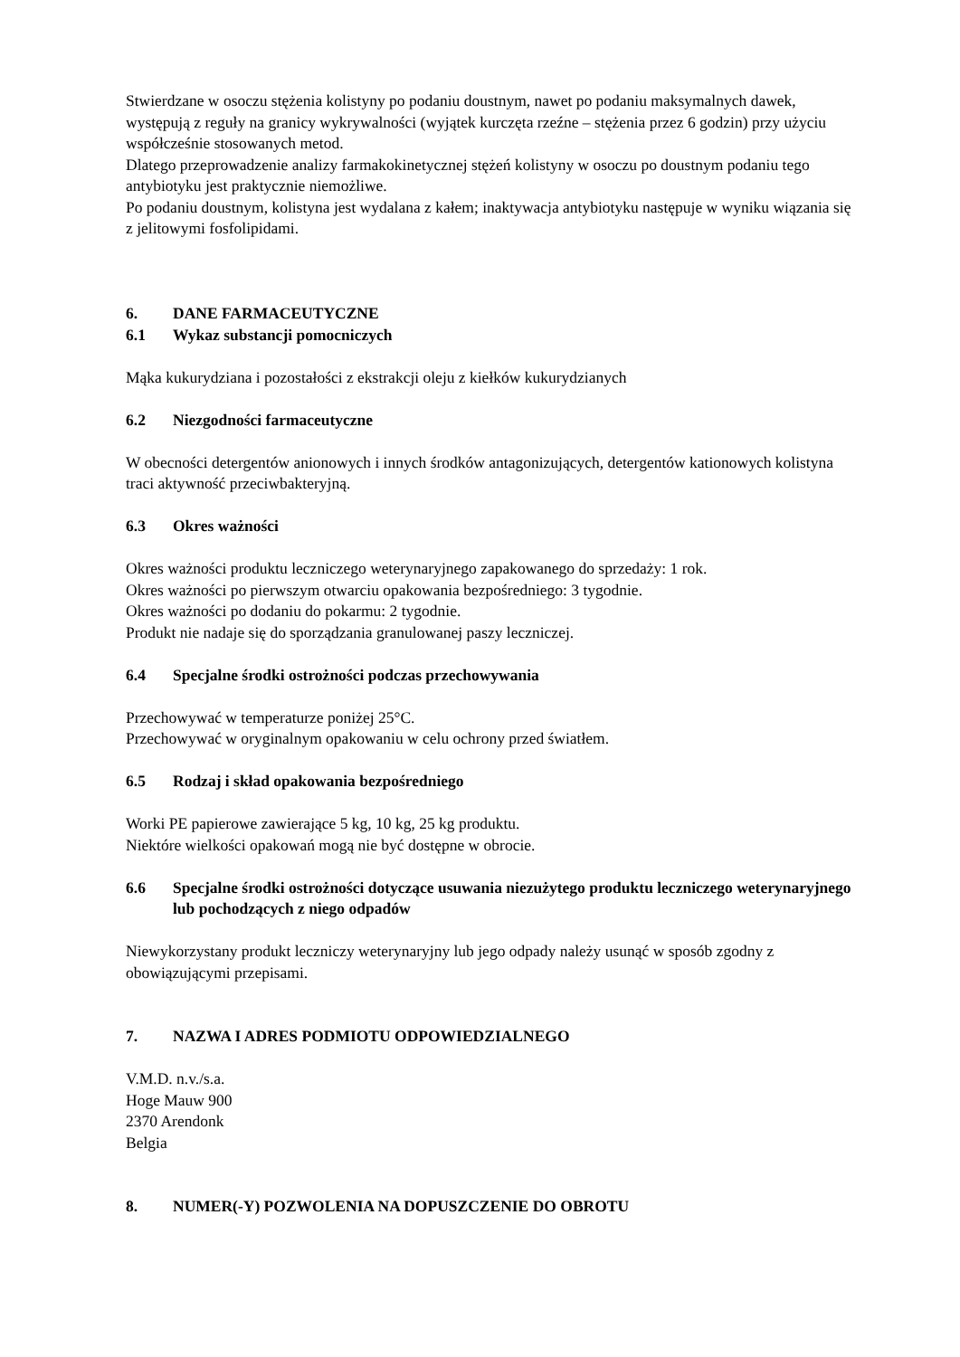Stwierdzane w osoczu stężenia kolistyny po podaniu doustnym, nawet po podaniu maksymalnych dawek, występują z reguły na granicy wykrywalności (wyjątek kurczęta rzeźne – stężenia przez 6 godzin) przy użyciu współcześnie stosowanych metod.
Dlatego przeprowadzenie analizy farmakokinetycznej stężeń kolistyny w osoczu po doustnym podaniu tego antybiotyku jest praktycznie niemożliwe.
Po podaniu doustnym, kolistyna jest wydalana z kałem; inaktywacja antybiotyku następuje w wyniku wiązania się z jelitowymi fosfolipidami.
6. DANE FARMACEUTYCZNE
6.1 Wykaz substancji pomocniczych
Mąka kukurydziana i pozostałości z ekstrakcji oleju z kiełków kukurydzianych
6.2 Niezgodności farmaceutyczne
W obecności detergentów anionowych i innych środków antagonizujących, detergentów kationowych kolistyna traci aktywność przeciwbakteryjną.
6.3 Okres ważności
Okres ważności produktu leczniczego weterynaryjnego zapakowanego do sprzedaży: 1 rok.
Okres ważności po pierwszym otwarciu opakowania bezpośredniego: 3 tygodnie.
Okres ważności po dodaniu do pokarmu: 2 tygodnie.
Produkt nie nadaje się do sporządzania granulowanej paszy leczniczej.
6.4 Specjalne środki ostrożności podczas przechowywania
Przechowywać w temperaturze poniżej 25°C.
Przechowywać w oryginalnym opakowaniu w celu ochrony przed światłem.
6.5 Rodzaj i skład opakowania bezpośredniego
Worki PE papierowe zawierające 5 kg, 10 kg, 25 kg produktu.
Niektóre wielkości opakowań mogą nie być dostępne w obrocie.
6.6 Specjalne środki ostrożności dotyczące usuwania niezużytego produktu leczniczego weterynaryjnego lub pochodzących z niego odpadów
Niewykorzystany produkt leczniczy weterynaryjny lub jego odpady należy usunąć w sposób zgodny z obowiązującymi przepisami.
7. NAZWA I ADRES PODMIOTU ODPOWIEDZIALNEGO
V.M.D. n.v./s.a.
Hoge Mauw 900
2370 Arendonk
Belgia
8. NUMER(-Y) POZWOLENIA NA DOPUSZCZENIE DO OBROTU